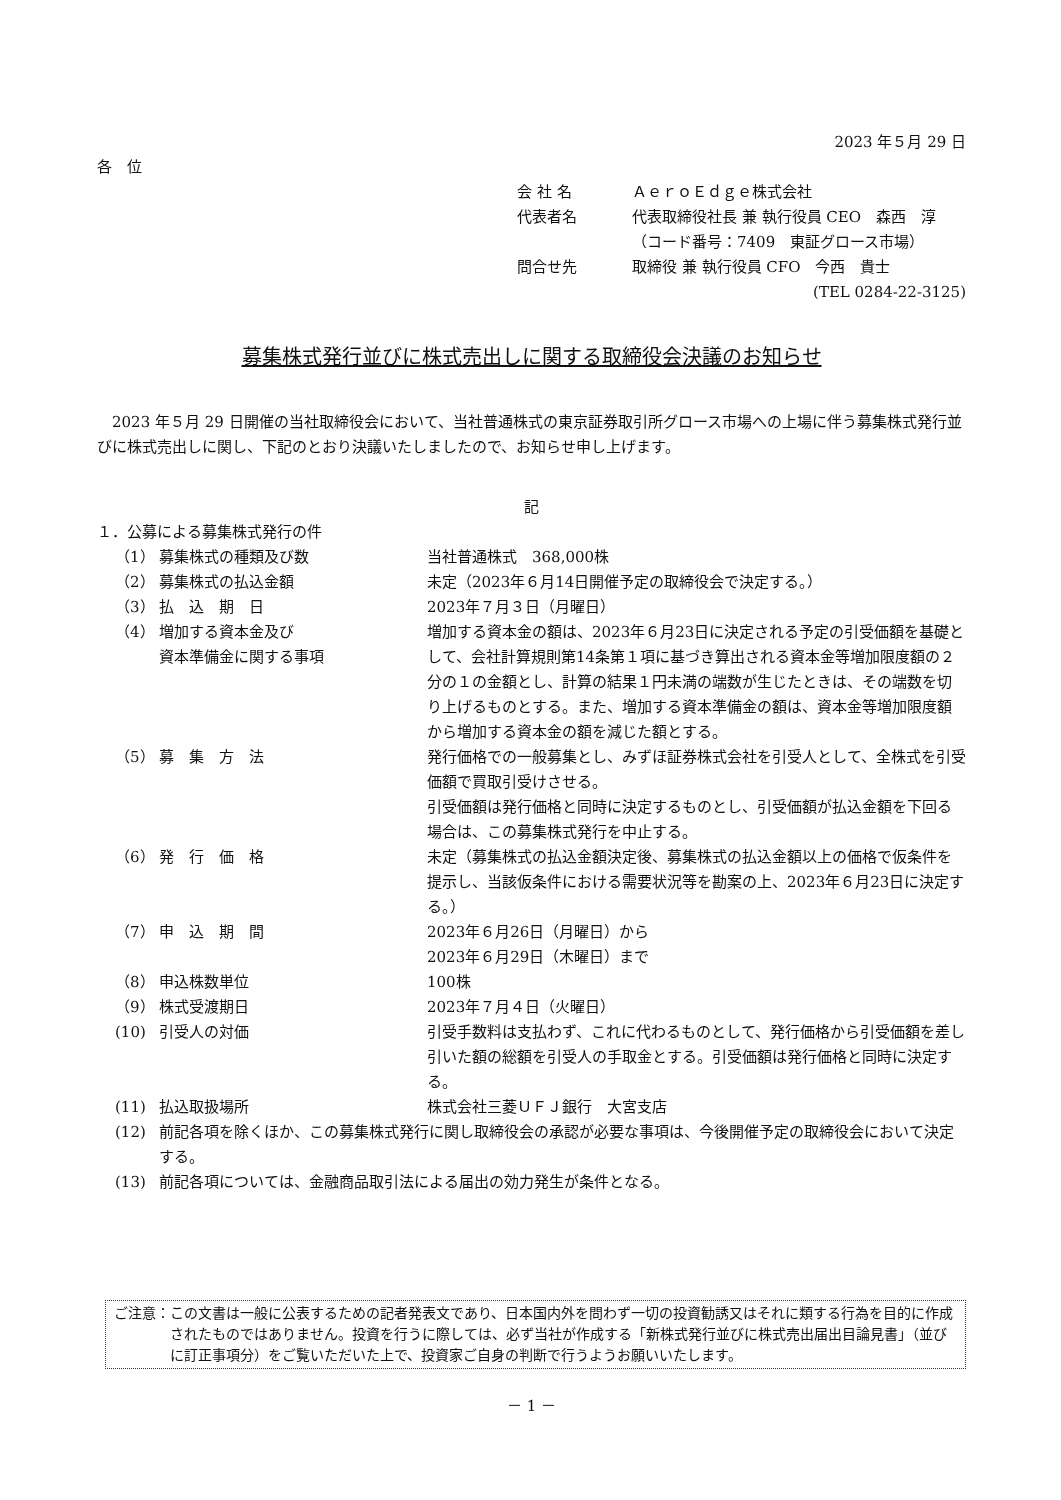2023 年５月 29 日
各　位
会 社 名 ＡｅｒｏＥｄｇｅ株式会社
代表者名 代表取締役社長 兼 執行役員 CEO　森西　淳
（コード番号：7409　東証グロース市場）
問合せ先 取締役 兼 執行役員 CFO　今西　貴士
(TEL 0284-22-3125)
募集株式発行並びに株式売出しに関する取締役会決議のお知らせ
2023 年５月 29 日開催の当社取締役会において、当社普通株式の東京証券取引所グロース市場への上場に伴う募集株式発行並びに株式売出しに関し、下記のとおり決議いたしましたので、お知らせ申し上げます。
記
１．公募による募集株式発行の件
| （1） | 募集株式の種類及び数 | 当社普通株式 368,000株 |
| （2） | 募集株式の払込金額 | 未定（2023年６月14日開催予定の取締役会で決定する。） |
| （3） | 払 込 期 日 | 2023年７月３日（月曜日） |
| （4） | 増加する資本金及び 資本準備金に関する事項 | 増加する資本金の額は、2023年６月23日に決定される予定の引受価額を基礎として、会社計算規則第14条第１項に基づき算出される資本金等増加限度額の２分の１の金額とし、計算の結果１円未満の端数が生じたときは、その端数を切り上げるものとする。また、増加する資本準備金の額は、資本金等増加限度額から増加する資本金の額を減じた額とする。 |
| （5） | 募 集 方 法 | 発行価格での一般募集とし、みずほ証券株式会社を引受人として、全株式を引受価額で買取引受けさせる。 引受価額は発行価格と同時に決定するものとし、引受価額が払込金額を下回る場合は、この募集株式発行を中止する。 |
| （6） | 発 行 価 格 | 未定（募集株式の払込金額決定後、募集株式の払込金額以上の価格で仮条件を提示し、当該仮条件における需要状況等を勘案の上、2023年６月23日に決定する。） |
| （7） | 申 込 期 間 | 2023年６月26日（月曜日）から 2023年６月29日（木曜日）まで |
| （8） | 申込株数単位 | 100株 |
| （9） | 株式受渡期日 | 2023年７月４日（火曜日） |
| (10) | 引受人の対価 | 引受手数料は支払わず、これに代わるものとして、発行価格から引受価額を差し引いた額の総額を引受人の手取金とする。引受価額は発行価格と同時に決定する。 |
| (11) | 払込取扱場所 | 株式会社三菱ＵＦＪ銀行 大宮支店 |
| (12) | 前記各項を除くほか、この募集株式発行に関し取締役会の承認が必要な事項は、今後開催予定の取締役会において決定する。 | |
| (13) | 前記各項については、金融商品取引法による届出の効力発生が条件となる。 | |
ご注意： この文書は一般に公表するための記者発表文であり、日本国内外を問わず一切の投資勧誘又はそれに類する行為を目的に作成されたものではありません。投資を行うに際しては、必ず当社が作成する「新株式発行並びに株式売出届出目論見書」（並びに訂正事項分）をご覧いただいた上で、投資家ご自身の判断で行うようお願いいたします。
－ 1 －